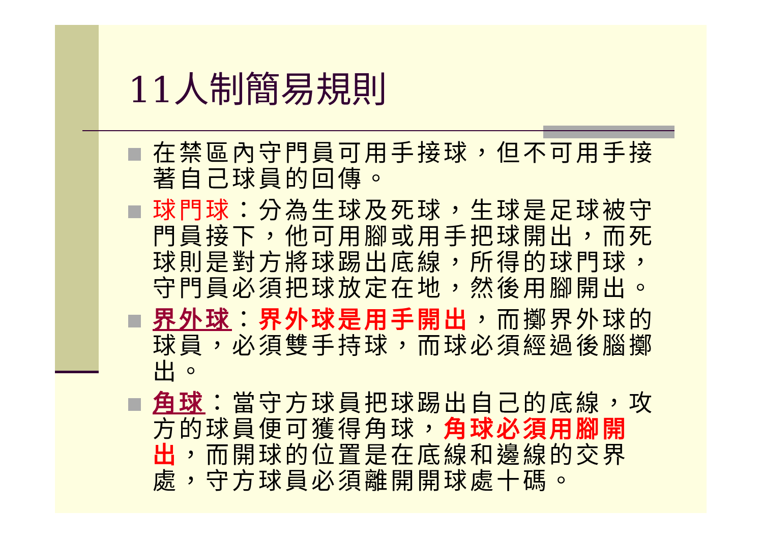11人制簡易規則
在禁區內守門員可用手接球，但不可用手接著自己球員的回傳。
球門球：分為生球及死球，生球是足球被守門員接下，他可用腳或用手把球開出，而死球則是對方將球踢出底線，所得的球門球，守門員必須把球放定在地，然後用腳開出。
界外球：界外球是用手開出，而擲界外球的球員，必須雙手持球，而球必須經過後腦擲出。
角球：當守方球員把球踢出自己的底線，攻方的球員便可獲得角球，角球必須用腳開出，而開球的位置是在底線和邊線的交界處，守方球員必須離開開球處十碼。